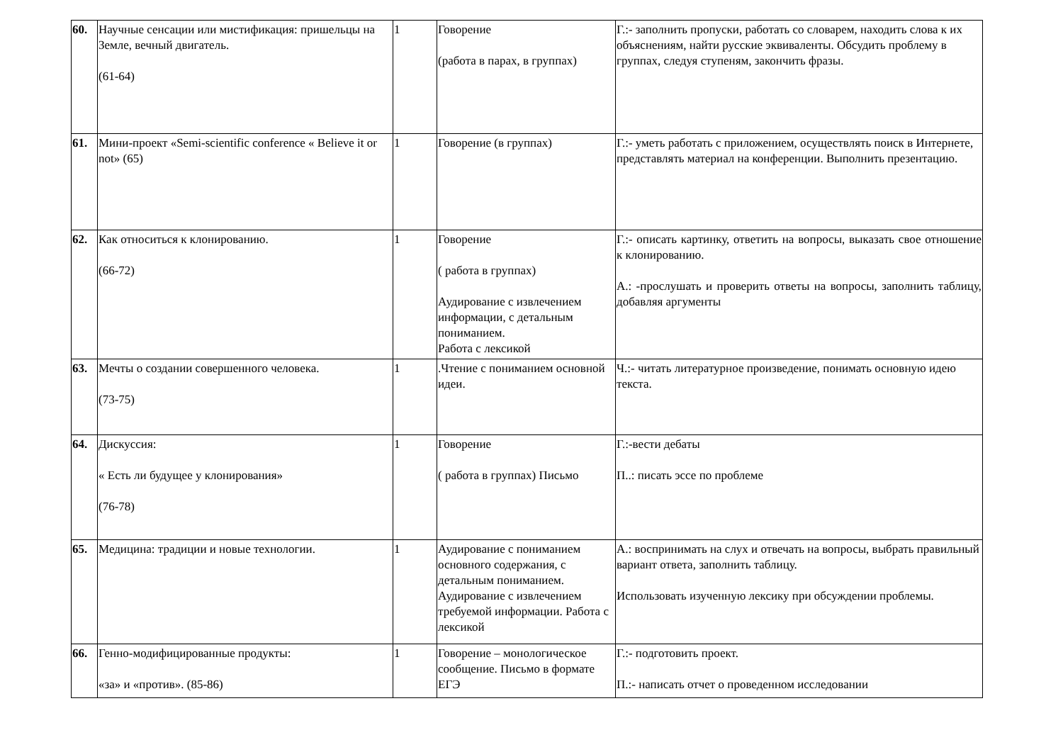| 60. | Научные сенсации или мистификация: пришельцы на Земле, вечный двигатель. (61-64) | 1 | Говорение (работа в парах, в группах) | Г.:- заполнить пропуски, работать со словарем, находить слова к их объяснениям, найти русские эквиваленты. Обсудить проблему в группах, следуя ступеням, закончить фразы. |
| 61. | Мини-проект «Semi-scientific conference « Believe it or not» (65) | 1 | Говорение (в группах) | Г.:- уметь работать с приложением, осуществлять поиск в Интернете, представлять материал на конференции. Выполнить презентацию. |
| 62. | Как относиться к клонированию. (66-72) | 1 | Говорение ( работа в группах) Аудирование с извлечением информации, с детальным пониманием. Работа с лексикой | Г.:- описать картинку, ответить на вопросы, выказать свое отношение к клонированию. А.: -прослушать и проверить ответы на вопросы, заполнить таблицу, добавляя аргументы |
| 63. | Мечты о создании совершенного человека. (73-75) | 1 | .Чтение с пониманием основной идеи. | Ч.:- читать литературное произведение, понимать основную идею текста. |
| 64. | Дискуссия: « Есть ли будущее у клонирования» (76-78) | 1 | Говорение ( работа в группах) Письмо | Г.:-вести дебаты П..: писать эссе по проблеме |
| 65. | Медицина: традиции и новые технологии. | 1 | Аудирование с пониманием основного содержания, с детальным пониманием. Аудирование с извлечением требуемой информации. Работа с лексикой | А.: воспринимать на слух и отвечать на вопросы, выбрать правильный вариант ответа, заполнить таблицу. Использовать изученную лексику при обсуждении проблемы. |
| 66. | Генно-модифицированные продукты: «за» и «против». (85-86) | 1 | Говорение – монологическое сообщение. Письмо в формате ЕГЭ | Г.:- подготовить проект. П.:- написать отчет о проведенном исследовании |